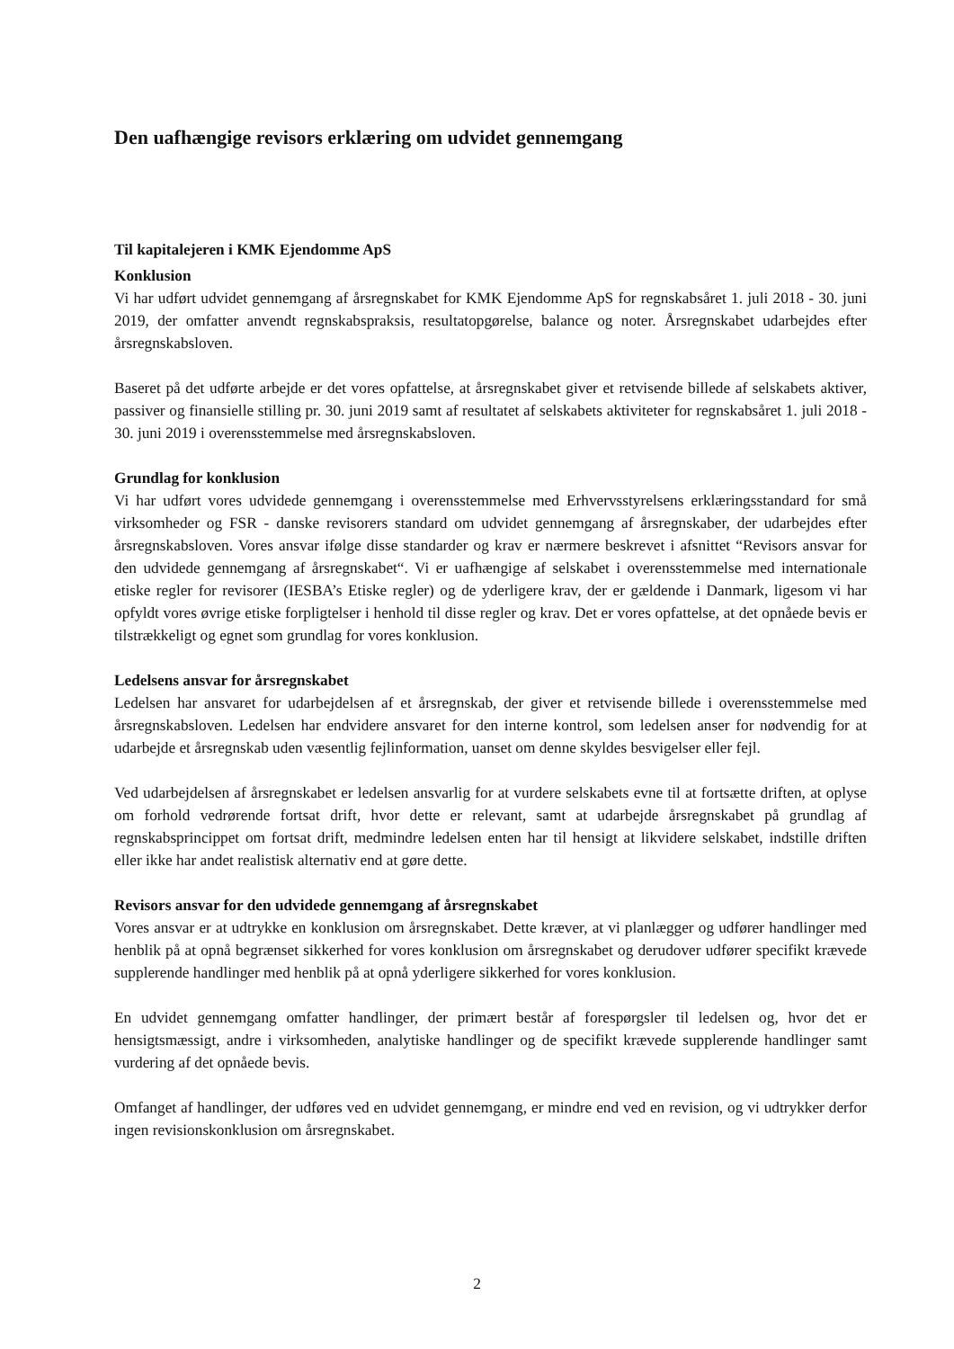Den uafhængige revisors erklæring om udvidet gennemgang
Til kapitalejeren i KMK Ejendomme ApS
Konklusion
Vi har udført udvidet gennemgang af årsregnskabet for KMK Ejendomme ApS for regnskabsåret 1. juli 2018 - 30. juni 2019, der omfatter anvendt regnskabspraksis, resultatopgørelse, balance og noter. Årsregnskabet udarbejdes efter årsregnskabsloven.
Baseret på det udførte arbejde er det vores opfattelse, at årsregnskabet giver et retvisende billede af selskabets aktiver, passiver og finansielle stilling pr. 30. juni 2019 samt af resultatet af selskabets aktiviteter for regnskabsåret 1. juli 2018 - 30. juni 2019 i overensstemmelse med årsregnskabsloven.
Grundlag for konklusion
Vi har udført vores udvidede gennemgang i overensstemmelse med Erhvervsstyrelsens erklæringsstandard for små virksomheder og FSR - danske revisorers standard om udvidet gennemgang af årsregnskaber, der udarbejdes efter årsregnskabsloven. Vores ansvar ifølge disse standarder og krav er nærmere beskrevet i afsnittet “Revisors ansvar for den udvidede gennemgang af årsregnskabet“. Vi er uafhængige af selskabet i overensstemmelse med internationale etiske regler for revisorer (IESBA’s Etiske regler) og de yderligere krav, der er gældende i Danmark, ligesom vi har opfyldt vores øvrige etiske forpligtelser i henhold til disse regler og krav. Det er vores opfattelse, at det opnåede bevis er tilstrækkeligt og egnet som grundlag for vores konklusion.
Ledelsens ansvar for årsregnskabet
Ledelsen har ansvaret for udarbejdelsen af et årsregnskab, der giver et retvisende billede i overensstemmelse med årsregnskabsloven. Ledelsen har endvidere ansvaret for den interne kontrol, som ledelsen anser for nødvendig for at udarbejde et årsregnskab uden væsentlig fejlinformation, uanset om denne skyldes besvigelser eller fejl.
Ved udarbejdelsen af årsregnskabet er ledelsen ansvarlig for at vurdere selskabets evne til at fortsætte driften, at oplyse om forhold vedrørende fortsat drift, hvor dette er relevant, samt at udarbejde årsregnskabet på grundlag af regnskabsprincippet om fortsat drift, medmindre ledelsen enten har til hensigt at likvidere selskabet, indstille driften eller ikke har andet realistisk alternativ end at gøre dette.
Revisors ansvar for den udvidede gennemgang af årsregnskabet
Vores ansvar er at udtrykke en konklusion om årsregnskabet. Dette kræver, at vi planlægger og udfører handlinger med henblik på at opnå begrænset sikkerhed for vores konklusion om årsregnskabet og derudover udfører specifikt krævede supplerende handlinger med henblik på at opnå yderligere sikkerhed for vores konklusion.
En udvidet gennemgang omfatter handlinger, der primært består af forespørgsler til ledelsen og, hvor det er hensigtsmæssigt, andre i virksomheden, analytiske handlinger og de specifikt krævede supplerende handlinger samt vurdering af det opnåede bevis.
Omfanget af handlinger, der udføres ved en udvidet gennemgang, er mindre end ved en revision, og vi udtrykker derfor ingen revisionskonklusion om årsregnskabet.
2